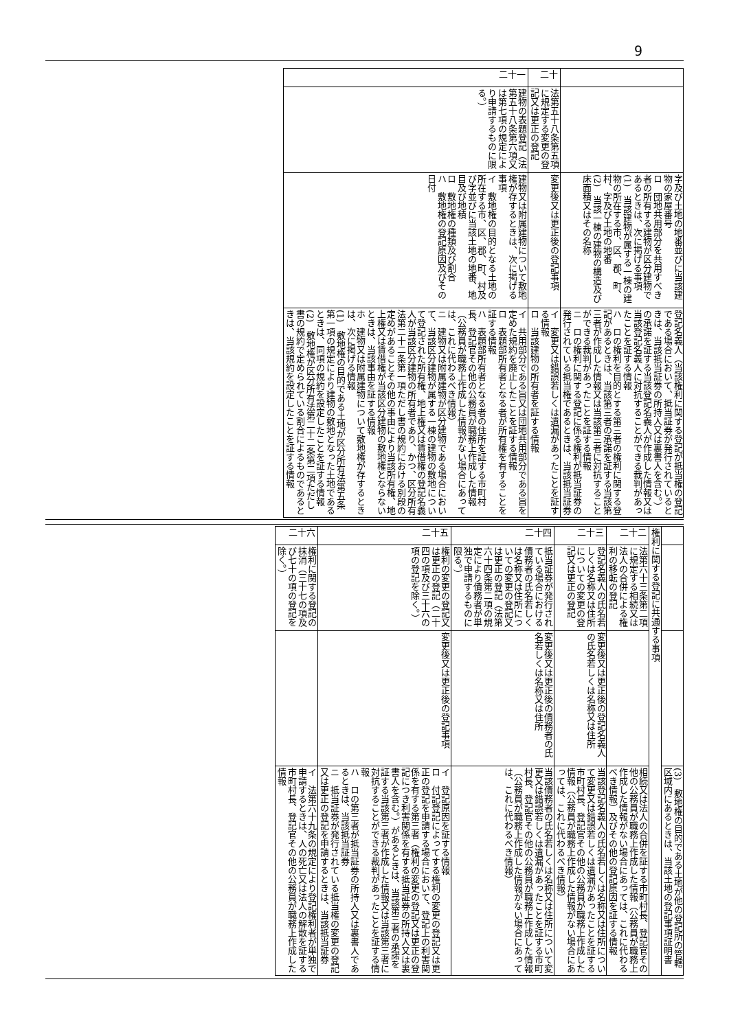9
| | | 字及び土地の地番並びに当該建物の家屋番号 ロ 団地共用部分を共用すべき者の所有する建物が区分建物であるときは、次に掲げる事項 (1) 当該建物が属する一棟の建物の所在する市、区、郡、町、村、字及び土地の地番 (2) 当該一棟の建物の構造及び床面積又はその名称 | 登記名義人（当該権利に関する登記が抵当権の登記である場合において、抵当証券が発行されているときは、当該抵当証券の所持人又は裏書人を含む。）の承諾を証する当該登記名義人が作成した情報又は当該登記名義人に対抗することができる裁判があったことを証する情報 ハ ロの権利を目的とする第三者の権利に関する登記があるときは、当該第三者の承諾を証する当該第三者が作成した情報又は当該第三者に対抗することができる裁判があったことを証する情報 ニ ロの権利に関する登記に係る権利が抵当証券の発行されている抵当権であるときは、当該抵当証券 |
| 二十 | 法第五十八条第五項に規定する変更の登記又は更正の登記 | 変更後又は更正後の登記事項 | イ 変更又は錯誤若しくは遺漏があったことを証する情報 ロ 当該建物の所有者を証する情報 |
| 二十一 | 建物の表題登記（法第五十八条第六項又は第七項の規定により申請するものに限る。） | 建物又は附属建物について敷地権が存するときは、次に掲げる事項 イ 敷地権の目的となる土地の所在する市、区、郡、町、村及び字並びに当該土地の地番、地目及び地積 ロ 敷地権の種類及び割合 ハ 敷地権の登記原因及びその日付 | イ 共用部分である旨又は団地共用部分である旨を定めた規約を廃止したことを証する情報 ロ 表題部所有者となる者が所有権を有することを証する情報 ハ 表題部所有者となる者の住所を証する市町村長、登記官その他の公務員が職務上作成した情報（公務員が職務上作成した情報がない場合にあっては、これに代わるべき情報） ニ 建物又は附属建物が区分建物である場合において、当該区分建物が属する一棟の建物の敷地について登記された所有権、地上権又は賃借権の登記名義人が当該区分建物の所有者であり、かつ、区分所有法第二十二条第一項ただし書の規約における別段の定めがあることその他の事由により当該所有権、地上権又は賃借権が当該区分建物の敷地権とならないときは、当該事由を証する情報 ホ 建物又は附属建物について敷地権が存するときは、次に掲げる情報 (1) 敷地権の目的である土地が区分所有法第五条第一項の規定により建物の敷地となった土地であるときは、同項の規約を設定したことを証する情報 (2) 敷地権が区分所有法第二十二条第二項ただし書の規約で定められている割合によるものであるときは、当該規約を設定したことを証する情報 |
| | | | (3) 敷地権の目的である土地が他の登記所の管轄区域内にあるときは、当該土地の登記事項証明書 |
| 権利に関する登記に共通する事項 | | | |
| 二十二 | 法第六十三条第二項に規定する相続又は法人の合併による権利の移転の登記 | | 相続又は法人の合併を証する市町村長、登記官その他の公務員が職務上作成した情報（公務員が職務上作成した情報がない場合にあっては、これに代わるべき情報）及びその他の登記原因を証する情報 |
| 二十三 | 登記名義人の氏名若しくは名称又は住所についての変更の登記又は更正の登記 | 変更後又は更正後の登記名義人の氏名若しくは名称又は住所 | 当該登記名義人の氏名若しくは名称又は住所について変更又は錯誤若しくは遺漏があったことを証する市町村長、登記官その他の公務員が職務上作成した情報（公務員が職務上作成した情報がない場合にあっては、これに代わるべき情報） |
| 二十四 | 抵当証券が発行されている場合における債務者の氏名若しくは名称又は住所についての変更の登記又は更正の登記（法第六十四条第二項の規定により債務者が単独で申請するものに限る。） | 変更後又は更正後の債務者の氏名若しくは名称又は住所 | 当該債務者の氏名若しくは名称又は住所について変更又は錯誤若しくは遺漏があったことを証する市町村長、登記官その他の公務員が職務上作成した情報（公務員が職務上作成した情報がない場合にあっては、これに代わるべき情報） |
| 二十五 | 権利の変更の登記又は更正の登記（二十四の項及び三十六の項の登記を除く。） | 変更後又は更正後の登記事項 | イ 登記原因を証する情報 ロ 付記登記によってする権利の変更の登記又は更正の登記を申請する場合において、登記上の利害関係を有する第三者（権利の変更の登記又は更正の登記につき利害関係を有する抵当証券の所持人又は裏書人を含む。）があるときは、当該第三者の承諾を証する当該第三者が作成した情報又は当該第三者に対抗することができる裁判があったことを証する情報 ハ ロの第三者が抵当証券の所持人又は裏書人であるときは、当該抵当証券 ニ 抵当証券が発行されている抵当権の変更の登記又は更正の登記を申請するときは、当該抵当証券 |
| 二十六 | 権利に関する登記の抹消（三十七の項及び七十の項の登記を除く。） | | イ 法第六十九条の規定により登記権利者が単独で申請するときは、人の死亡又は法人の解散を証する市町村長、登記官その他の公務員が職務上作成した情報 |